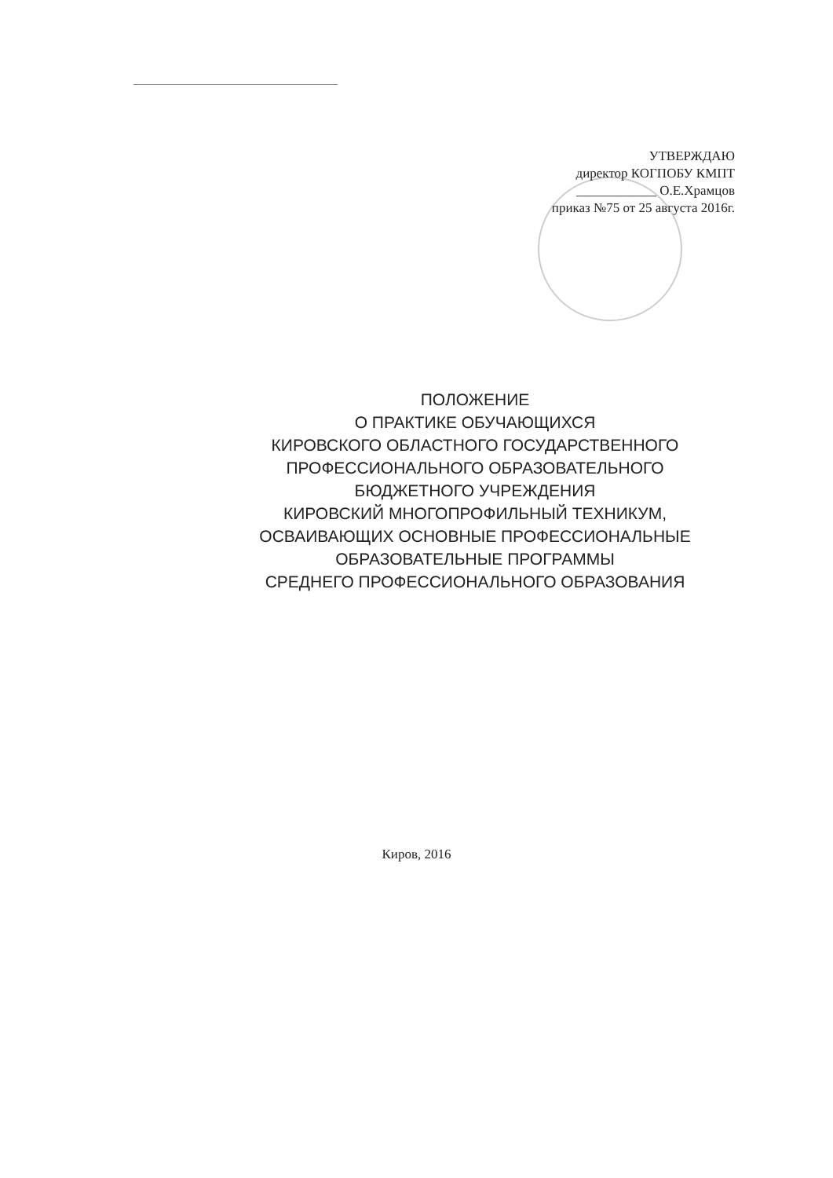УТВЕРЖДАЮ
директор КОГПОБУ КМПТ
____________ О.Е.Храмцов
приказ №75 от 25 августа 2016г.
ПОЛОЖЕНИЕ
О ПРАКТИКЕ ОБУЧАЮЩИХСЯ
КИРОВСКОГО ОБЛАСТНОГО ГОСУДАРСТВЕННОГО
ПРОФЕССИОНАЛЬНОГО ОБРАЗОВАТЕЛЬНОГО
БЮДЖЕТНОГО УЧРЕЖДЕНИЯ
КИРОВСКИЙ МНОГОПРОФИЛЬНЫЙ ТЕХНИКУМ,
ОСВАИВАЮЩИХ ОСНОВНЫЕ ПРОФЕССИОНАЛЬНЫЕ
ОБРАЗОВАТЕЛЬНЫЕ ПРОГРАММЫ
СРЕДНЕГО ПРОФЕССИОНАЛЬНОГО ОБРАЗОВАНИЯ
Киров, 2016